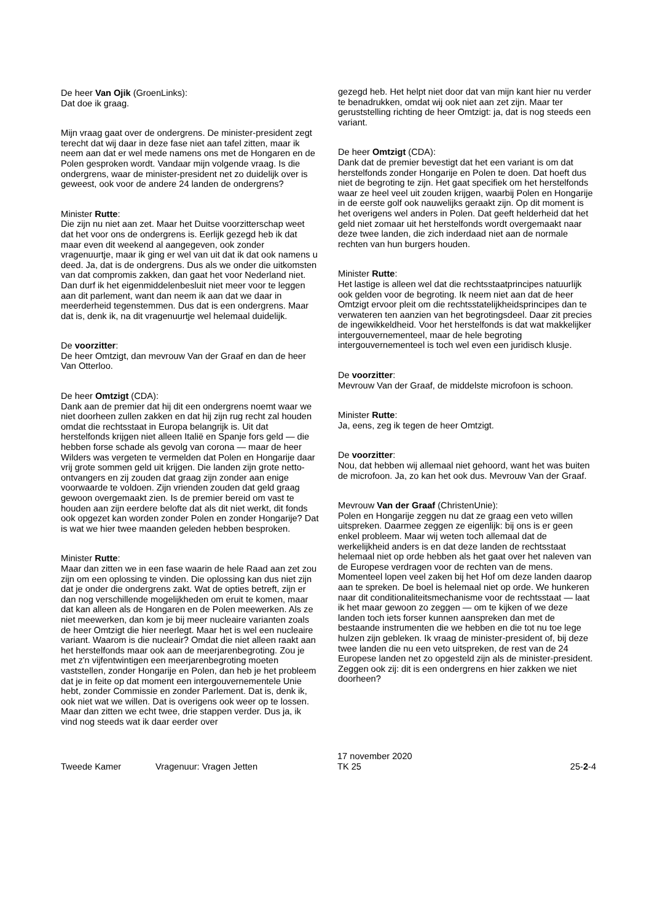De heer Van Ojik (GroenLinks):
Dat doe ik graag.
Mijn vraag gaat over de ondergrens. De minister-president zegt terecht dat wij daar in deze fase niet aan tafel zitten, maar ik neem aan dat er wel mede namens ons met de Hongaren en de Polen gesproken wordt. Vandaar mijn volgende vraag. Is die ondergrens, waar de minister-president net zo duidelijk over is geweest, ook voor de andere 24 landen de ondergrens?
Minister Rutte:
Die zijn nu niet aan zet. Maar het Duitse voorzitterschap weet dat het voor ons de ondergrens is. Eerlijk gezegd heb ik dat maar even dit weekend al aangegeven, ook zonder vragenuurtje, maar ik ging er wel van uit dat ik dat ook namens u deed. Ja, dat is de ondergrens. Dus als we onder die uitkomsten van dat compromis zakken, dan gaat het voor Nederland niet. Dan durf ik het eigenmiddelenbesluit niet meer voor te leggen aan dit parlement, want dan neem ik aan dat we daar in meerderheid tegenstemmen. Dus dat is een ondergrens. Maar dat is, denk ik, na dit vragenuurtje wel helemaal duidelijk.
De voorzitter:
De heer Omtzigt, dan mevrouw Van der Graaf en dan de heer Van Otterloo.
De heer Omtzigt (CDA):
Dank aan de premier dat hij dit een ondergrens noemt waar we niet doorheen zullen zakken en dat hij zijn rug recht zal houden omdat die rechtsstaat in Europa belangrijk is. Uit dat herstelfonds krijgen niet alleen Italië en Spanje fors geld — die hebben forse schade als gevolg van corona — maar de heer Wilders was vergeten te vermelden dat Polen en Hongarije daar vrij grote sommen geld uit krijgen. Die landen zijn grote netto-ontvangers en zij zouden dat graag zijn zonder aan enige voorwaarde te voldoen. Zijn vrienden zouden dat geld graag gewoon overgemaakt zien. Is de premier bereid om vast te houden aan zijn eerdere belofte dat als dit niet werkt, dit fonds ook opgezet kan worden zonder Polen en zonder Hongarije? Dat is wat we hier twee maanden geleden hebben besproken.
Minister Rutte:
Maar dan zitten we in een fase waarin de hele Raad aan zet zou zijn om een oplossing te vinden. Die oplossing kan dus niet zijn dat je onder die ondergrens zakt. Wat de opties betreft, zijn er dan nog verschillende mogelijkheden om eruit te komen, maar dat kan alleen als de Hongaren en de Polen meewerken. Als ze niet meewerken, dan kom je bij meer nucleaire varianten zoals de heer Omtzigt die hier neerlegt. Maar het is wel een nucleaire variant. Waarom is die nucleair? Omdat die niet alleen raakt aan het herstelfonds maar ook aan de meerjarenbegroting. Zou je met z'n vijfentwintigen een meerjarenbegroting moeten vaststellen, zonder Hongarije en Polen, dan heb je het probleem dat je in feite op dat moment een intergouvernementele Unie hebt, zonder Commissie en zonder Parlement. Dat is, denk ik, ook niet wat we willen. Dat is overigens ook weer op te lossen. Maar dan zitten we echt twee, drie stappen verder. Dus ja, ik vind nog steeds wat ik daar eerder over
gezegd heb. Het helpt niet door dat van mijn kant hier nu verder te benadrukken, omdat wij ook niet aan zet zijn. Maar ter geruststelling richting de heer Omtzigt: ja, dat is nog steeds een variant.
De heer Omtzigt (CDA):
Dank dat de premier bevestigt dat het een variant is om dat herstelfonds zonder Hongarije en Polen te doen. Dat hoeft dus niet de begroting te zijn. Het gaat specifiek om het herstelfonds waar ze heel veel uit zouden krijgen, waarbij Polen en Hongarije in de eerste golf ook nauwelijks geraakt zijn. Op dit moment is het overigens wel anders in Polen. Dat geeft helderheid dat het geld niet zomaar uit het herstelfonds wordt overgemaakt naar deze twee landen, die zich inderdaad niet aan de normale rechten van hun burgers houden.
Minister Rutte:
Het lastige is alleen wel dat die rechtsstaatprincipes natuurlijk ook gelden voor de begroting. Ik neem niet aan dat de heer Omtzigt ervoor pleit om die rechtsstatelijkheidsprincipes dan te verwateren ten aanzien van het begrotingsdeel. Daar zit precies de ingewikkeldheid. Voor het herstelfonds is dat wat makkelijker intergouvernementeel, maar de hele begroting intergouvernementeel is toch wel even een juridisch klusje.
De voorzitter:
Mevrouw Van der Graaf, de middelste microfoon is schoon.
Minister Rutte:
Ja, eens, zeg ik tegen de heer Omtzigt.
De voorzitter:
Nou, dat hebben wij allemaal niet gehoord, want het was buiten de microfoon. Ja, zo kan het ook dus. Mevrouw Van der Graaf.
Mevrouw Van der Graaf (ChristenUnie):
Polen en Hongarije zeggen nu dat ze graag een veto willen uitspreken. Daarmee zeggen ze eigenlijk: bij ons is er geen enkel probleem. Maar wij weten toch allemaal dat de werkelijkheid anders is en dat deze landen de rechtsstaat helemaal niet op orde hebben als het gaat over het naleven van de Europese verdragen voor de rechten van de mens. Momenteel lopen veel zaken bij het Hof om deze landen daarop aan te spreken. De boel is helemaal niet op orde. We hunkeren naar dit conditionaliteitsmechanisme voor de rechtsstaat — laat ik het maar gewoon zo zeggen — om te kijken of we deze landen toch iets forser kunnen aanspreken dan met de bestaande instrumenten die we hebben en die tot nu toe lege hulzen zijn gebleken. Ik vraag de minister-president of, bij deze twee landen die nu een veto uitspreken, de rest van de 24 Europese landen net zo opgesteld zijn als de minister-president. Zeggen ook zij: dit is een ondergrens en hier zakken we niet doorheen?
Tweede Kamer
Vragenuur: Vragen Jetten
17 november 2020
TK 25
25-2-4